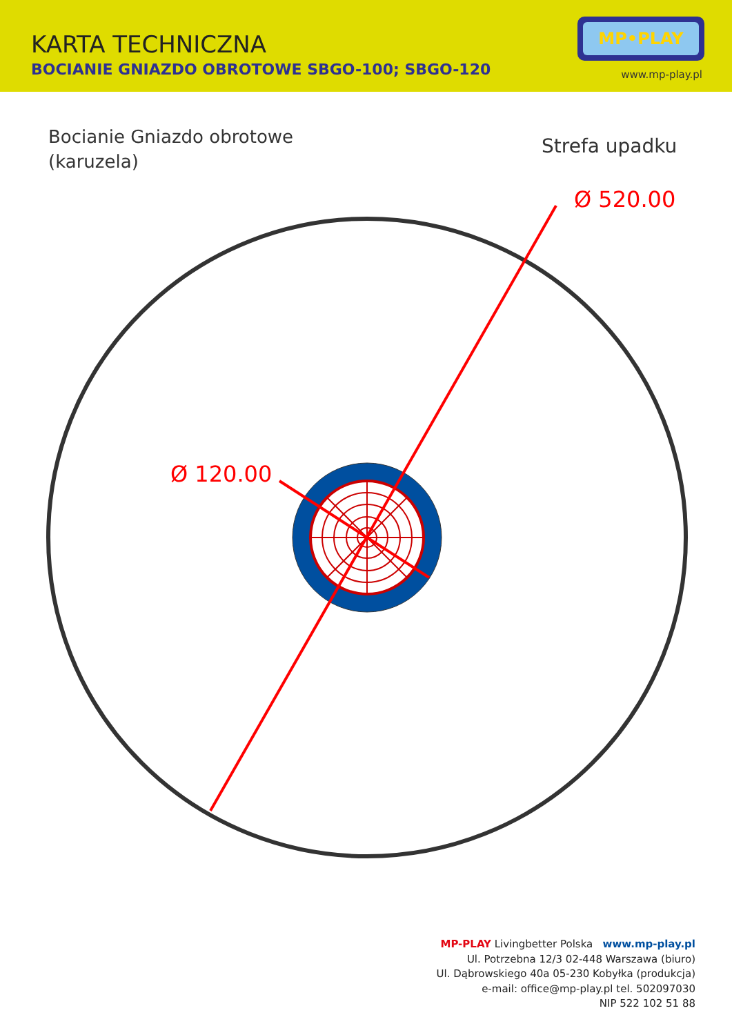KARTA TECHNICZNA
BOCIANIE GNIAZDO OBROTOWE SBGO-100; SBGO-120
MP•PLAY
www.mp-play.pl
Bocianie Gniazdo obrotowe
(karuzela)
Strefa upadku
Ø 520.00
Ø 120.00
MP-PLAY Livingbetter Polska www.mp-play.pl
Ul. Potrzebna 12/3 02-448 Warszawa (biuro)
Ul. Dąbrowskiego 40a 05-230 Kobyłka (produkcja)
e-mail: office@mp-play.pl tel. 502097030
NIP 522 102 51 88